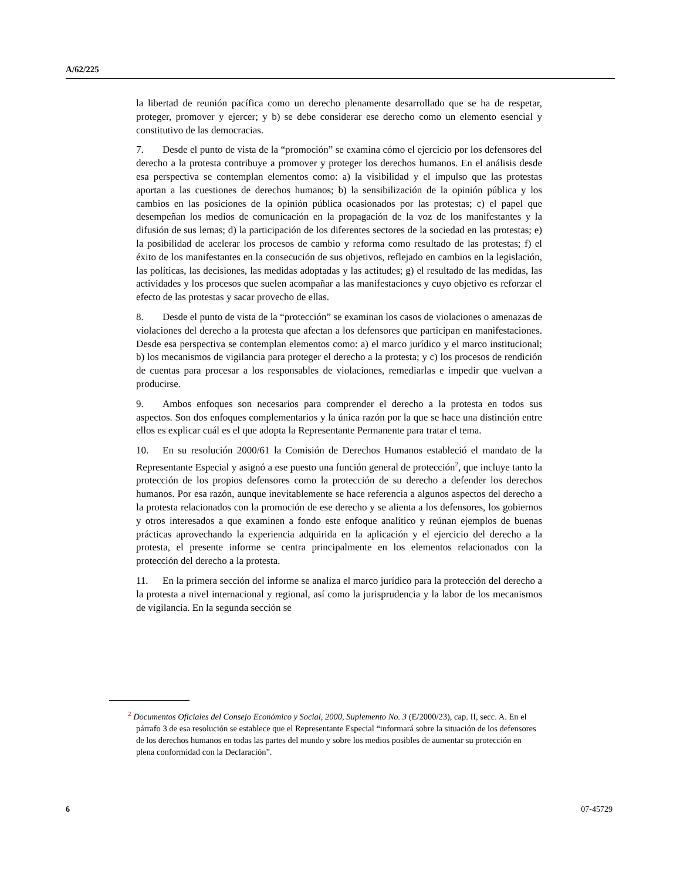A/62/225
la libertad de reunión pacífica como un derecho plenamente desarrollado que se ha de respetar, proteger, promover y ejercer; y b) se debe considerar ese derecho como un elemento esencial y constitutivo de las democracias.
7. Desde el punto de vista de la “promoción” se examina cómo el ejercicio por los defensores del derecho a la protesta contribuye a promover y proteger los derechos humanos. En el análisis desde esa perspectiva se contemplan elementos como: a) la visibilidad y el impulso que las protestas aportan a las cuestiones de derechos humanos; b) la sensibilización de la opinión pública y los cambios en las posiciones de la opinión pública ocasionados por las protestas; c) el papel que desempeñan los medios de comunicación en la propagación de la voz de los manifestantes y la difusión de sus lemas; d) la participación de los diferentes sectores de la sociedad en las protestas; e) la posibilidad de acelerar los procesos de cambio y reforma como resultado de las protestas; f) el éxito de los manifestantes en la consecución de sus objetivos, reflejado en cambios en la legislación, las políticas, las decisiones, las medidas adoptadas y las actitudes; g) el resultado de las medidas, las actividades y los procesos que suelen acompañar a las manifestaciones y cuyo objetivo es reforzar el efecto de las protestas y sacar provecho de ellas.
8. Desde el punto de vista de la “protección” se examinan los casos de violaciones o amenazas de violaciones del derecho a la protesta que afectan a los defensores que participan en manifestaciones. Desde esa perspectiva se contemplan elementos como: a) el marco jurídico y el marco institucional; b) los mecanismos de vigilancia para proteger el derecho a la protesta; y c) los procesos de rendición de cuentas para procesar a los responsables de violaciones, remediarlas e impedir que vuelvan a producirse.
9. Ambos enfoques son necesarios para comprender el derecho a la protesta en todos sus aspectos. Son dos enfoques complementarios y la única razón por la que se hace una distinción entre ellos es explicar cuál es el que adopta la Representante Permanente para tratar el tema.
10. En su resolución 2000/61 la Comisión de Derechos Humanos estableció el mandato de la Representante Especial y asignó a ese puesto una función general de protección<sup>2</sup>, que incluye tanto la protección de los propios defensores como la protección de su derecho a defender los derechos humanos. Por esa razón, aunque inevitablemente se hace referencia a algunos aspectos del derecho a la protesta relacionados con la promoción de ese derecho y se alienta a los defensores, los gobiernos y otros interesados a que examinen a fondo este enfoque analítico y reúnan ejemplos de buenas prácticas aprovechando la experiencia adquirida en la aplicación y el ejercicio del derecho a la protesta, el presente informe se centra principalmente en los elementos relacionados con la protección del derecho a la protesta.
11. En la primera sección del informe se analiza el marco jurídico para la protección del derecho a la protesta a nivel internacional y regional, así como la jurisprudencia y la labor de los mecanismos de vigilancia. En la segunda sección se
<sup>2</sup> Documentos Oficiales del Consejo Económico y Social, 2000, Suplemento No. 3 (E/2000/23), cap. II, secc. A. En el párrafo 3 de esa resolución se establece que el Representante Especial “informará sobre la situación de los defensores de los derechos humanos en todas las partes del mundo y sobre los medios posibles de aumentar su protección en plena conformidad con la Declaración”.
6 07-45729